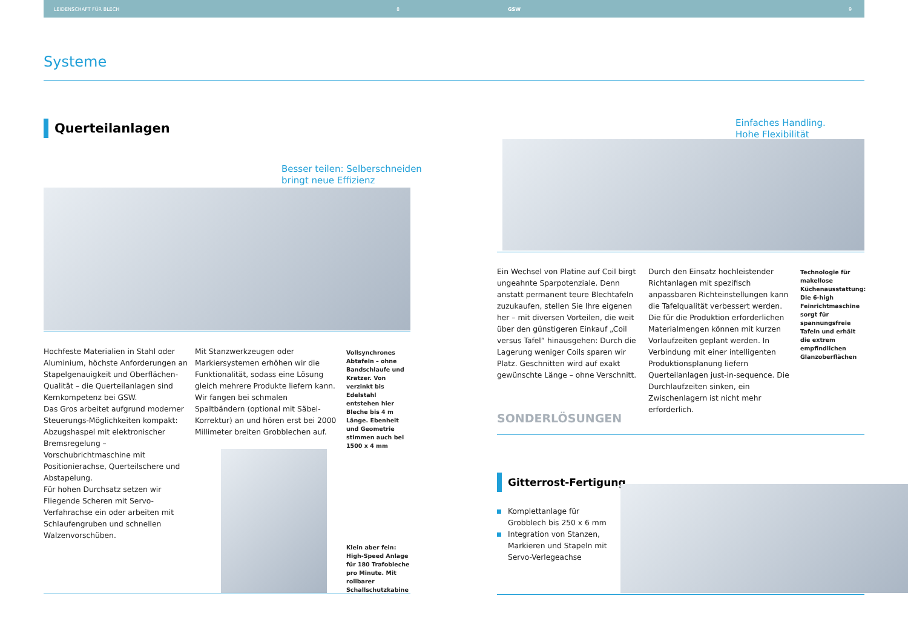LEIDENSCHAFT FÜR BLECH 8 GSW 9
Systeme
Querteilanlagen
Besser teilen: Selberschneiden
bringt neue Effizienz
Hochfeste Materialien in Stahl oder Aluminium, höchste Anforderungen an Stapelgenauigkeit und Oberflächen-Qualität – die Querteilanlagen sind Kernkompetenz bei GSW.
Das Gros arbeitet aufgrund moderner Steuerungs-Möglichkeiten kompakt: Abzugshaspel mit elektronischer Bremsregelung – Vorschubrichtmaschine mit Positionierachse, Querteilschere und Abstapelung.
Für hohen Durchsatz setzen wir Fliegende Scheren mit Servo-Verfahrachse ein oder arbeiten mit Schlaufengruben und schnellen Walzenvorschüben.
Mit Stanzwerkzeugen oder Markiersystemen erhöhen wir die Funktionalität, sodass eine Lösung gleich mehrere Produkte liefern kann. Wir fangen bei schmalen Spaltbändern (optional mit Säbel-Korrektur) an und hören erst bei 2000 Millimeter breiten Grobblechen auf.
Vollsynchrones Abtafeln – ohne Bandschlaufe und Kratzer. Von verzinkt bis Edelstahl entstehen hier Bleche bis 4 m Länge. Ebenheit und Geometrie stimmen auch bei 1500 x 4 mm
Klein aber fein: High-Speed Anlage für 180 Trafobleche pro Minute. Mit rollbarer Schallschutzkabine
Einfaches Handling.
Hohe Flexibilität
Ein Wechsel von Platine auf Coil birgt ungeahnte Sparpotenziale. Denn anstatt permanent teure Blechtafeln zuzukaufen, stellen Sie Ihre eigenen her – mit diversen Vorteilen, die weit über den günstigeren Einkauf „Coil versus Tafel“ hinausgehen: Durch die Lagerung weniger Coils sparen wir Platz. Geschnitten wird auf exakt gewünschte Länge – ohne Verschnitt.
Durch den Einsatz hochleistender Richtanlagen mit spezifisch anpassbaren Richteinstellungen kann die Tafelqualität verbessert werden. Die für die Produktion erforderlichen Materialmengen können mit kurzen Vorlaufzeiten geplant werden. In Verbindung mit einer intelligenten Produktionsplanung liefern Querteilanlagen just-in-sequence. Die Durchlaufzeiten sinken, ein Zwischenlagern ist nicht mehr erforderlich.
Technologie für makellose Küchenausstattung: Die 6-high Feinrichtmaschine sorgt für spannungsfreie Tafeln und erhält die extrem empfindlichen Glanzoberflächen
SONDERLÖSUNGEN
Gitterrost-Fertigung
Komplettanlage für Grobblech bis 250 x 6 mm
Integration von Stanzen, Markieren und Stapeln mit Servo-Verlegeachse